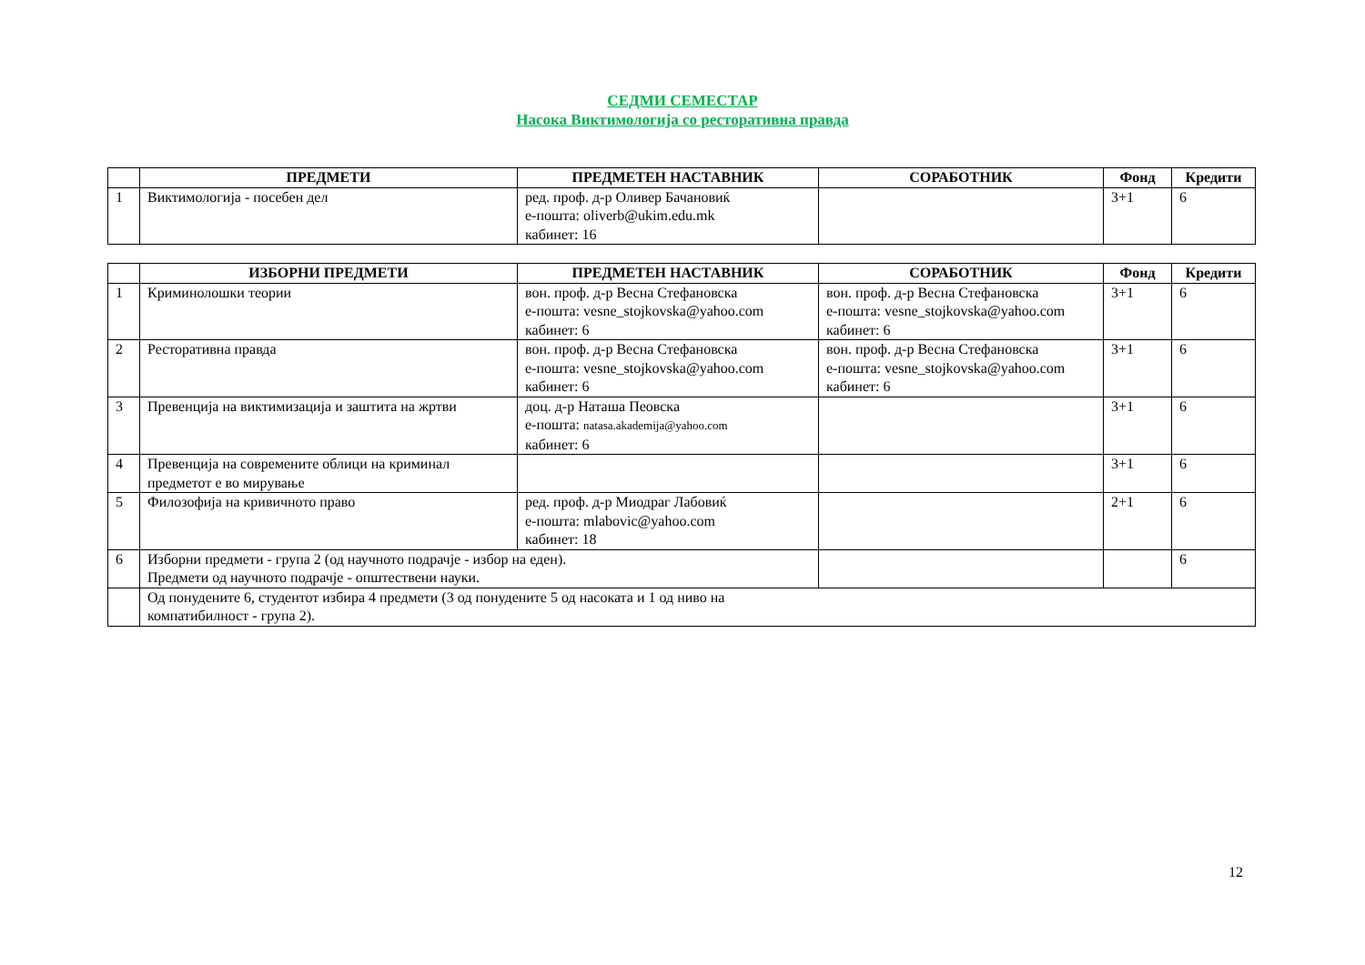СЕДМИ СЕМЕСТАР
Насока Виктимологија со ресторативна правда
| | ПРЕДМЕТИ | ПРЕДМЕТЕН НАСТАВНИК | СОРАБОТНИК | Фонд | Кредити |
| --- | --- | --- | --- | --- | --- |
| 1 | Виктимологија - посебен дел | ред. проф. д-р Оливер Бачановиќ е-пошта: oliverb@ukim.edu.mk кабинет: 16 | | 3+1 | 6 |
| | ИЗБОРНИ ПРЕДМЕТИ | ПРЕДМЕТЕН НАСТАВНИК | СОРАБОТНИК | Фонд | Кредити |
| --- | --- | --- | --- | --- | --- |
| 1 | Криминолошки теории | вон. проф. д-р Весна Стефановска е-пошта: vesne_stojkovska@yahoo.com кабинет: 6 | вон. проф. д-р Весна Стефановска е-пошта: vesne_stojkovska@yahoo.com кабинет: 6 | 3+1 | 6 |
| 2 | Ресторативна правда | вон. проф. д-р Весна Стефановска е-пошта: vesne_stojkovska@yahoo.com кабинет: 6 | вон. проф. д-р Весна Стефановска е-пошта: vesne_stojkovska@yahoo.com кабинет: 6 | 3+1 | 6 |
| 3 | Превенција на виктимизација и заштита на жртви | доц. д-р Наташа Пеовска е-пошта: natasa.akademija@yahoo.com кабинет: 6 | | 3+1 | 6 |
| 4 | Превенција на современите облици на криминал предметот е во мирување | | | 3+1 | 6 |
| 5 | Филозофија на кривичното право | ред. проф. д-р Миодраг Лабовиќ е-пошта: mlabovic@yahoo.com кабинет: 18 | | 2+1 | 6 |
| 6 | Изборни предмети - група 2 (од научното подрачје - избор на еден). Предмети од научното подрачје - општествени науки. | | | | 6 |
| | Од понудените 6, студентот избира 4 предмети (3 од понудените 5 од насоката и 1 од ниво на компатибилност - група 2). | | | | |
12